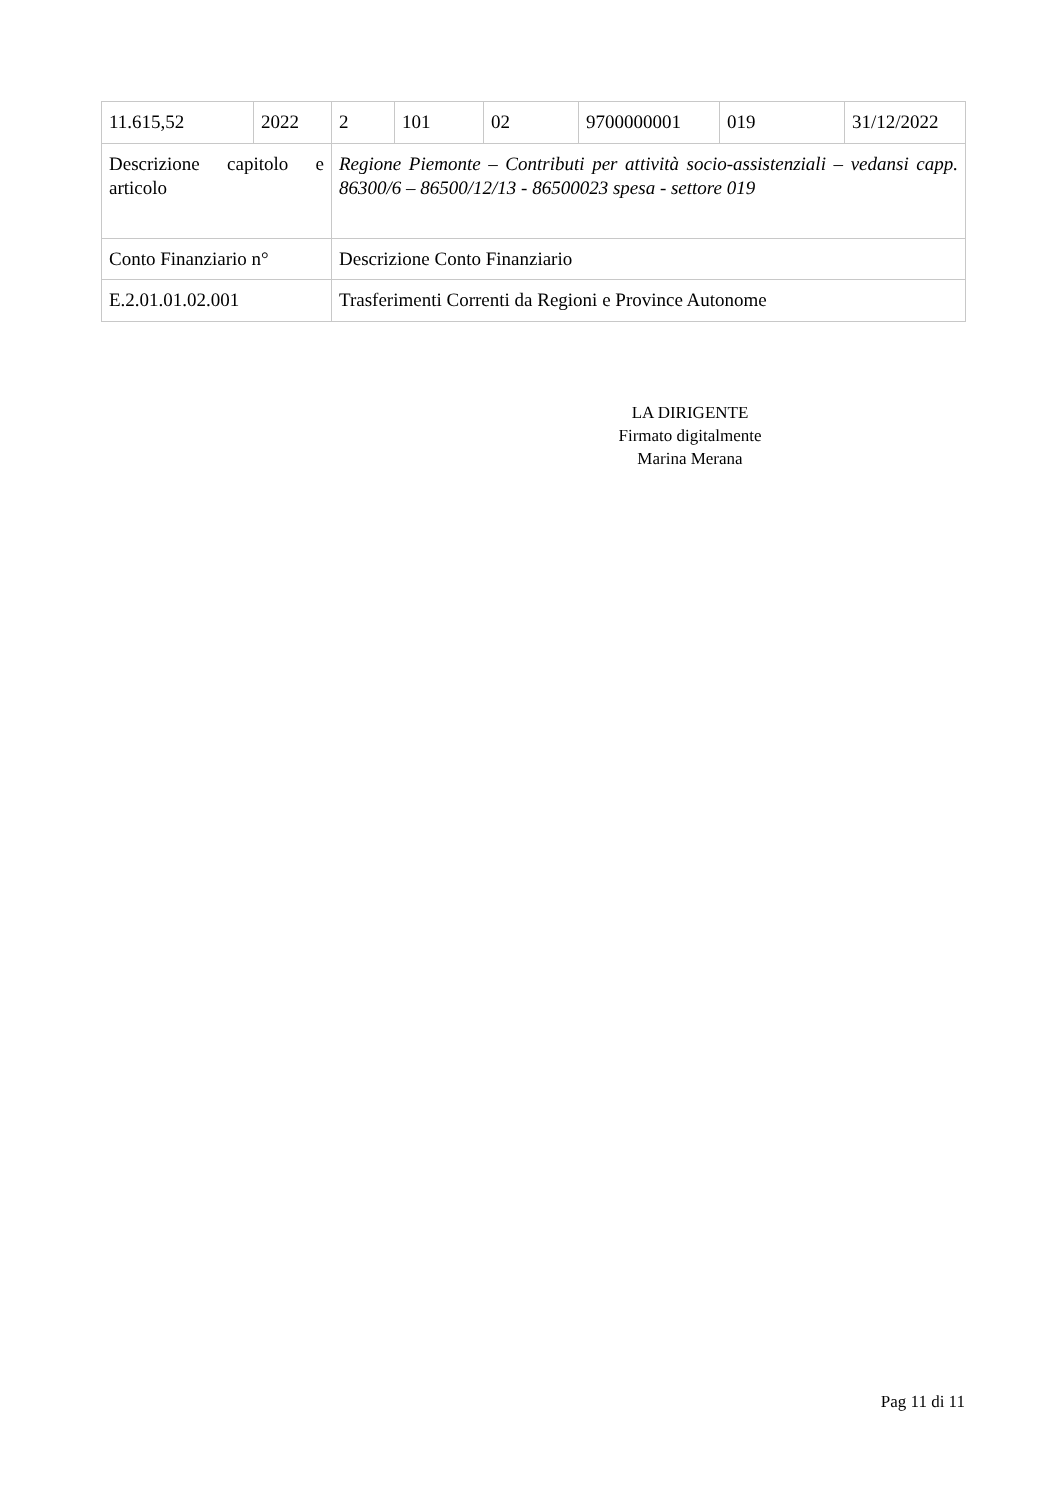| 11.615,52 | 2022 | 2 | 101 | 02 | 9700000001 | 019 | 31/12/2022 |
| Descrizione capitolo e articolo | | Regione Piemonte – Contributi per attività socio-assistenziali – vedansi capp. 86300/6 – 86500/12/13 - 86500023 spesa - settore 019 | | | | | |
| Conto Finanziario n° | | Descrizione Conto Finanziario | | | | | |
| E.2.01.01.02.001 | | Trasferimenti Correnti da Regioni e Province Autonome | | | | | |
LA DIRIGENTE
Firmato digitalmente
Marina Merana
Pag 11 di 11